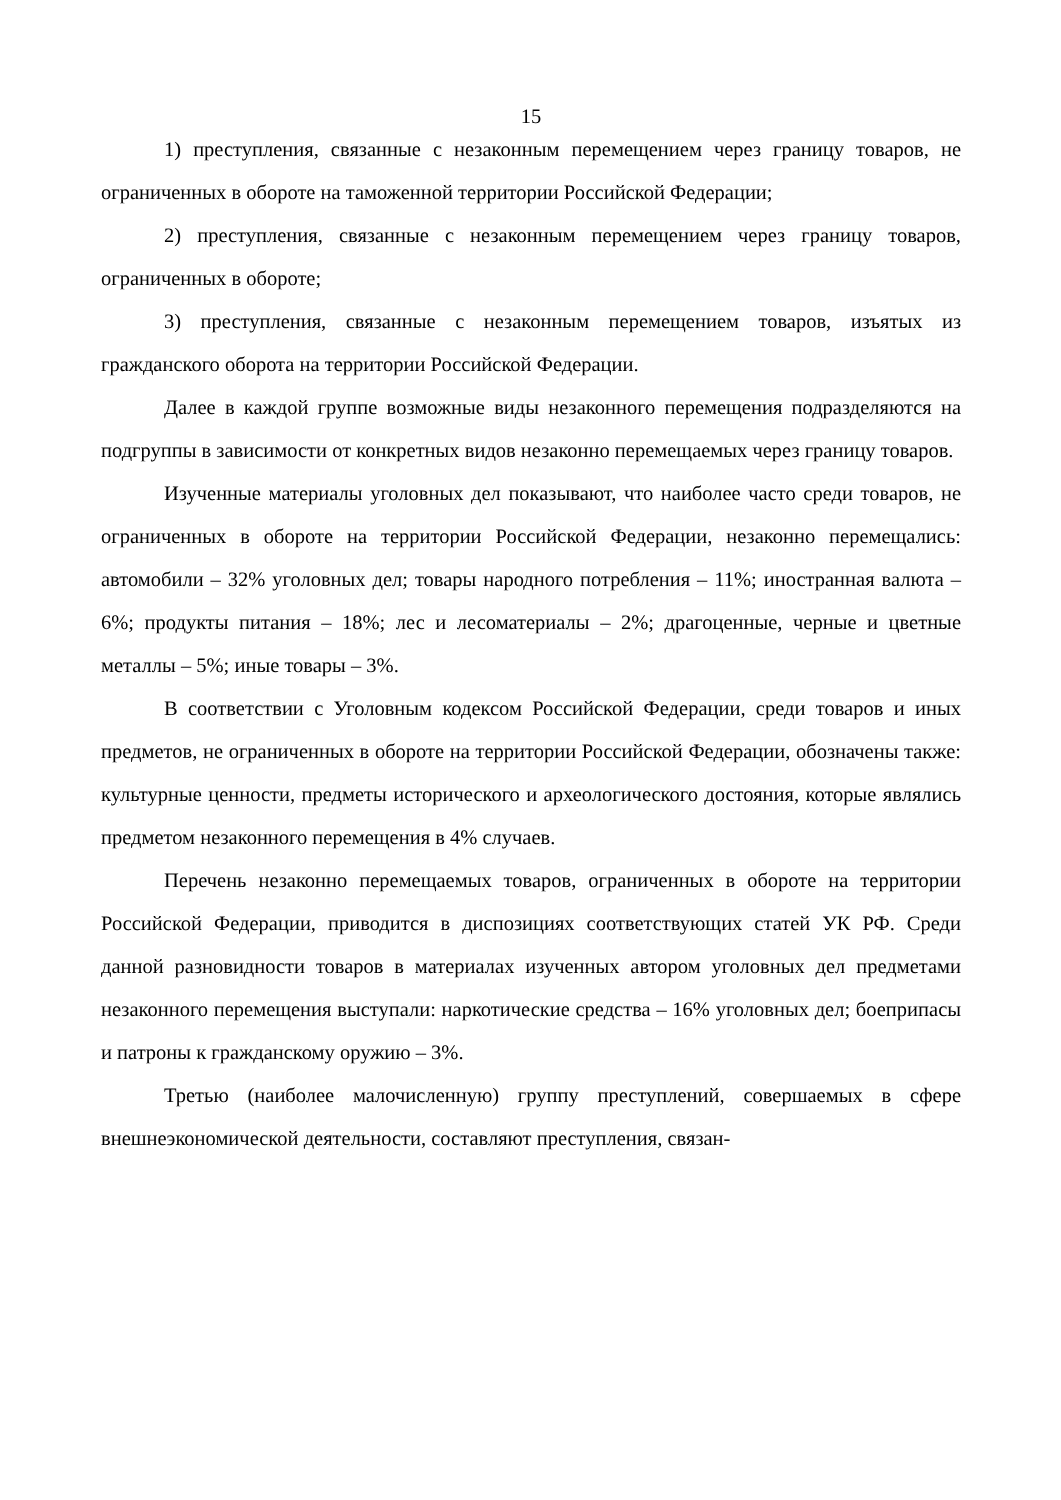15
1) преступления, связанные с незаконным перемещением через границу товаров, не ограниченных в обороте на таможенной территории Российской Федерации;
2) преступления, связанные с незаконным перемещением через границу товаров, ограниченных в обороте;
3) преступления, связанные с незаконным перемещением товаров, изъятых из гражданского оборота на территории Российской Федерации.
Далее в каждой группе возможные виды незаконного перемещения подразделяются на подгруппы в зависимости от конкретных видов незаконно перемещаемых через границу товаров.
Изученные материалы уголовных дел показывают, что наиболее часто среди товаров, не ограниченных в обороте на территории Российской Федерации, незаконно перемещались: автомобили – 32% уголовных дел; товары народного потребления – 11%; иностранная валюта – 6%; продукты питания – 18%; лес и лесоматериалы – 2%; драгоценные, черные и цветные металлы – 5%; иные товары – 3%.
В соответствии с Уголовным кодексом Российской Федерации, среди товаров и иных предметов, не ограниченных в обороте на территории Российской Федерации, обозначены также: культурные ценности, предметы исторического и археологического достояния, которые являлись предметом незаконного перемещения в 4% случаев.
Перечень незаконно перемещаемых товаров, ограниченных в обороте на территории Российской Федерации, приводится в диспозициях соответствующих статей УК РФ. Среди данной разновидности товаров в материалах изученных автором уголовных дел предметами незаконного перемещения выступали: наркотические средства – 16% уголовных дел; боеприпасы и патроны к гражданскому оружию – 3%.
Третью (наиболее малочисленную) группу преступлений, совершаемых в сфере внешнеэкономической деятельности, составляют преступления, связан-